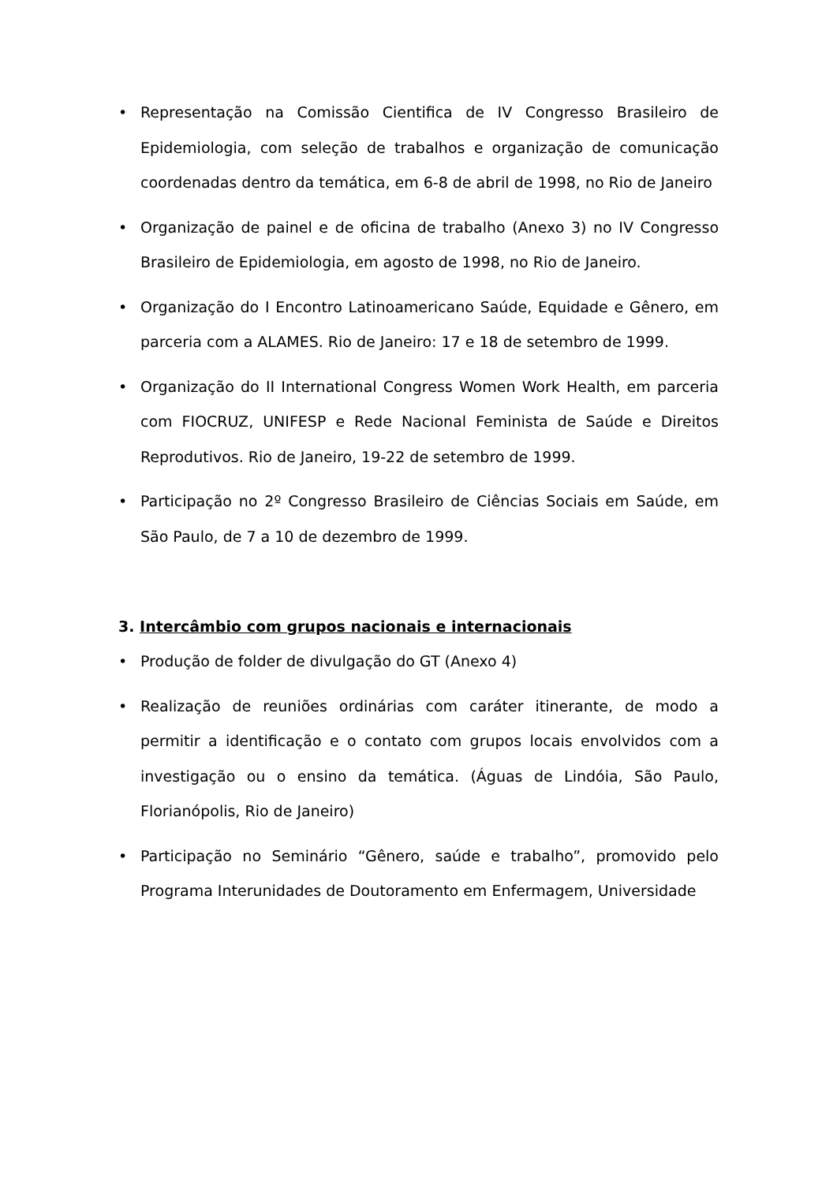• Representação na Comissão Cientifica de IV Congresso Brasileiro de Epidemiologia, com seleção de trabalhos e organização de comunicação coordenadas dentro da temática, em 6-8 de abril de 1998, no Rio de Janeiro
• Organização de painel e de oficina de trabalho (Anexo 3) no IV Congresso Brasileiro de Epidemiologia, em agosto de 1998, no Rio de Janeiro.
• Organização do I Encontro Latinoamericano Saúde, Equidade e Gênero, em parceria com a ALAMES. Rio de Janeiro: 17 e 18 de setembro de 1999.
• Organização do II International Congress Women Work Health, em parceria com FIOCRUZ, UNIFESP e Rede Nacional Feminista de Saúde e Direitos Reprodutivos. Rio de Janeiro, 19-22 de setembro de 1999.
• Participação no 2º Congresso Brasileiro de Ciências Sociais em Saúde, em São Paulo, de 7 a 10 de dezembro de 1999.
3. Intercâmbio com grupos nacionais e internacionais
• Produção de folder de divulgação do GT (Anexo 4)
• Realização de reuniões ordinárias com caráter itinerante, de modo a permitir a identificação e o contato com grupos locais envolvidos com a investigação ou o ensino da temática. (Águas de Lindóia, São Paulo, Florianópolis, Rio de Janeiro)
• Participação no Seminário “Gênero, saúde e trabalho”, promovido pelo Programa Interunidades de Doutoramento em Enfermagem, Universidade